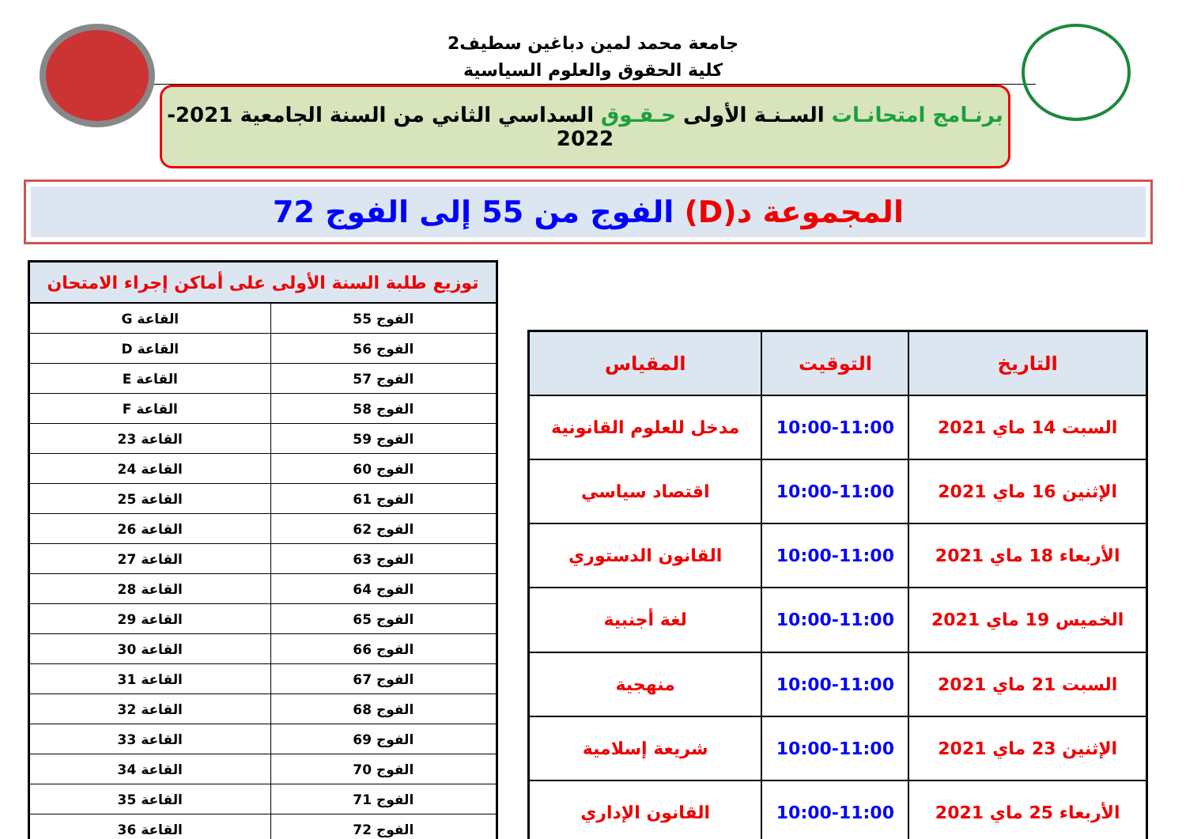جامعة محمد لمين دباغين سطيف2
كلية الحقوق والعلوم السياسية
برنـامج امتحانـات السـنـة الأولى حـقـوق السداسي الثاني من السنة الجامعية 2021-2022
المجموعة د(D) الفوج من 55 إلى الفوج 72
| التاريخ | التوقيت | المقياس |
| --- | --- | --- |
| السبت 14 ماي 2021 | 10:00-11:00 | مدخل للعلوم القانونية |
| الإثنين 16 ماي 2021 | 10:00-11:00 | اقتصاد سياسي |
| الأربعاء 18 ماي 2021 | 10:00-11:00 | القانون الدستوري |
| الخميس 19 ماي 2021 | 10:00-11:00 | لغة أجنبية |
| السبت 21 ماي 2021 | 10:00-11:00 | منهجية |
| الإثنين 23 ماي 2021 | 10:00-11:00 | شريعة إسلامية |
| الأربعاء 25 ماي 2021 | 10:00-11:00 | القانون الإداري |
| توزيع طلبة السنة الأولى على أماكن إجراء الامتحان | |
| --- | --- |
| الفوج 55 | القاعة G |
| الفوج 56 | القاعة D |
| الفوج 57 | القاعة E |
| الفوج 58 | القاعة F |
| الفوج 59 | القاعة 23 |
| الفوج 60 | القاعة 24 |
| الفوج 61 | القاعة 25 |
| الفوج 62 | القاعة 26 |
| الفوج 63 | القاعة 27 |
| الفوج 64 | القاعة 28 |
| الفوج 65 | القاعة 29 |
| الفوج 66 | القاعة 30 |
| الفوج 67 | القاعة 31 |
| الفوج 68 | القاعة 32 |
| الفوج 69 | القاعة 33 |
| الفوج 70 | القاعة 34 |
| الفوج 71 | القاعة 35 |
| الفوج 72 | القاعة 36 |